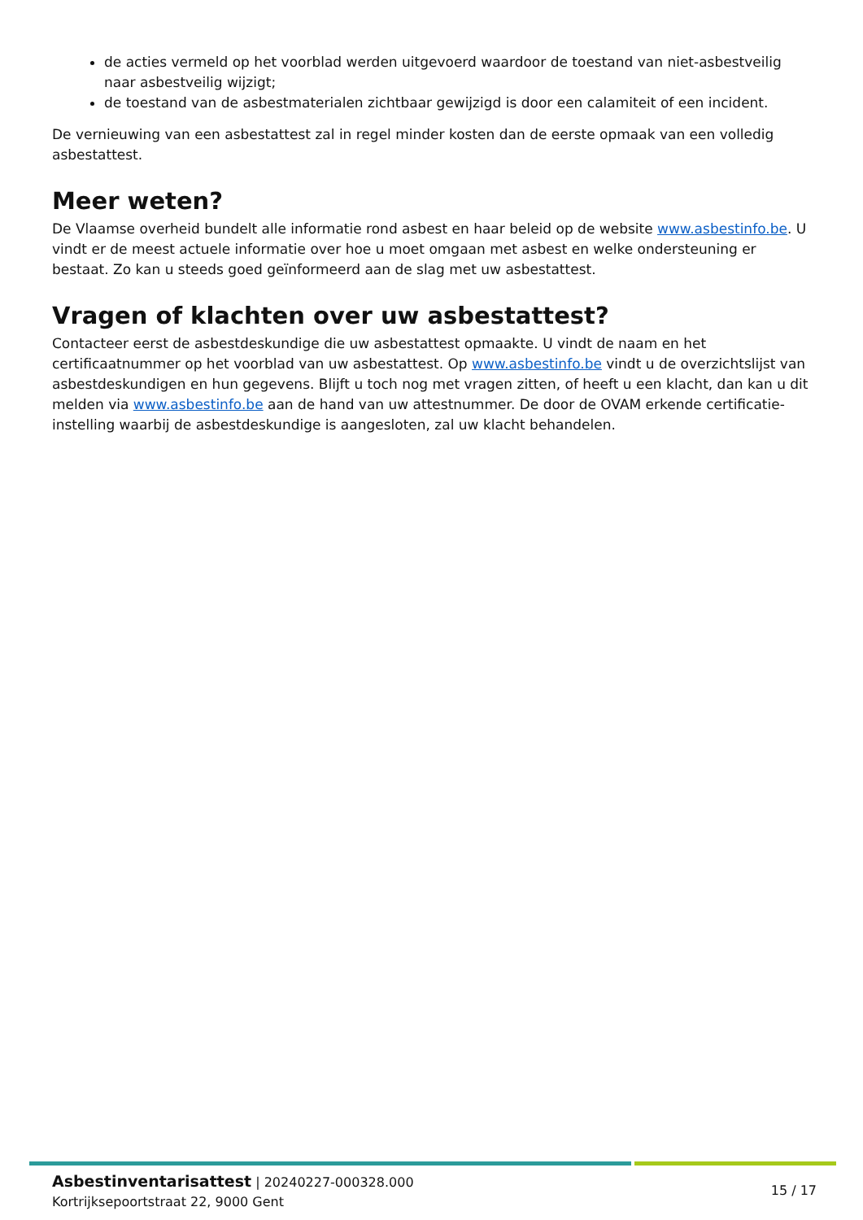de acties vermeld op het voorblad werden uitgevoerd waardoor de toestand van niet-asbestveilig naar asbestveilig wijzigt;
de toestand van de asbestmaterialen zichtbaar gewijzigd is door een calamiteit of een incident.
De vernieuwing van een asbestattest zal in regel minder kosten dan de eerste opmaak van een volledig asbestattest.
Meer weten?
De Vlaamse overheid bundelt alle informatie rond asbest en haar beleid op de website www.asbestinfo.be. U vindt er de meest actuele informatie over hoe u moet omgaan met asbest en welke ondersteuning er bestaat. Zo kan u steeds goed geïnformeerd aan de slag met uw asbestattest.
Vragen of klachten over uw asbestattest?
Contacteer eerst de asbestdeskundige die uw asbestattest opmaakte. U vindt de naam en het certificaatnummer op het voorblad van uw asbestattest. Op www.asbestinfo.be vindt u de overzichtslijst van asbestdeskundigen en hun gegevens. Blijft u toch nog met vragen zitten, of heeft u een klacht, dan kan u dit melden via www.asbestinfo.be aan de hand van uw attestnummer. De door de OVAM erkende certificatie-instelling waarbij de asbestdeskundige is aangesloten, zal uw klacht behandelen.
Asbestinventarisattest | 20240227-000328.000
Kortrijksepoortstraat 22, 9000 Gent
15 / 17